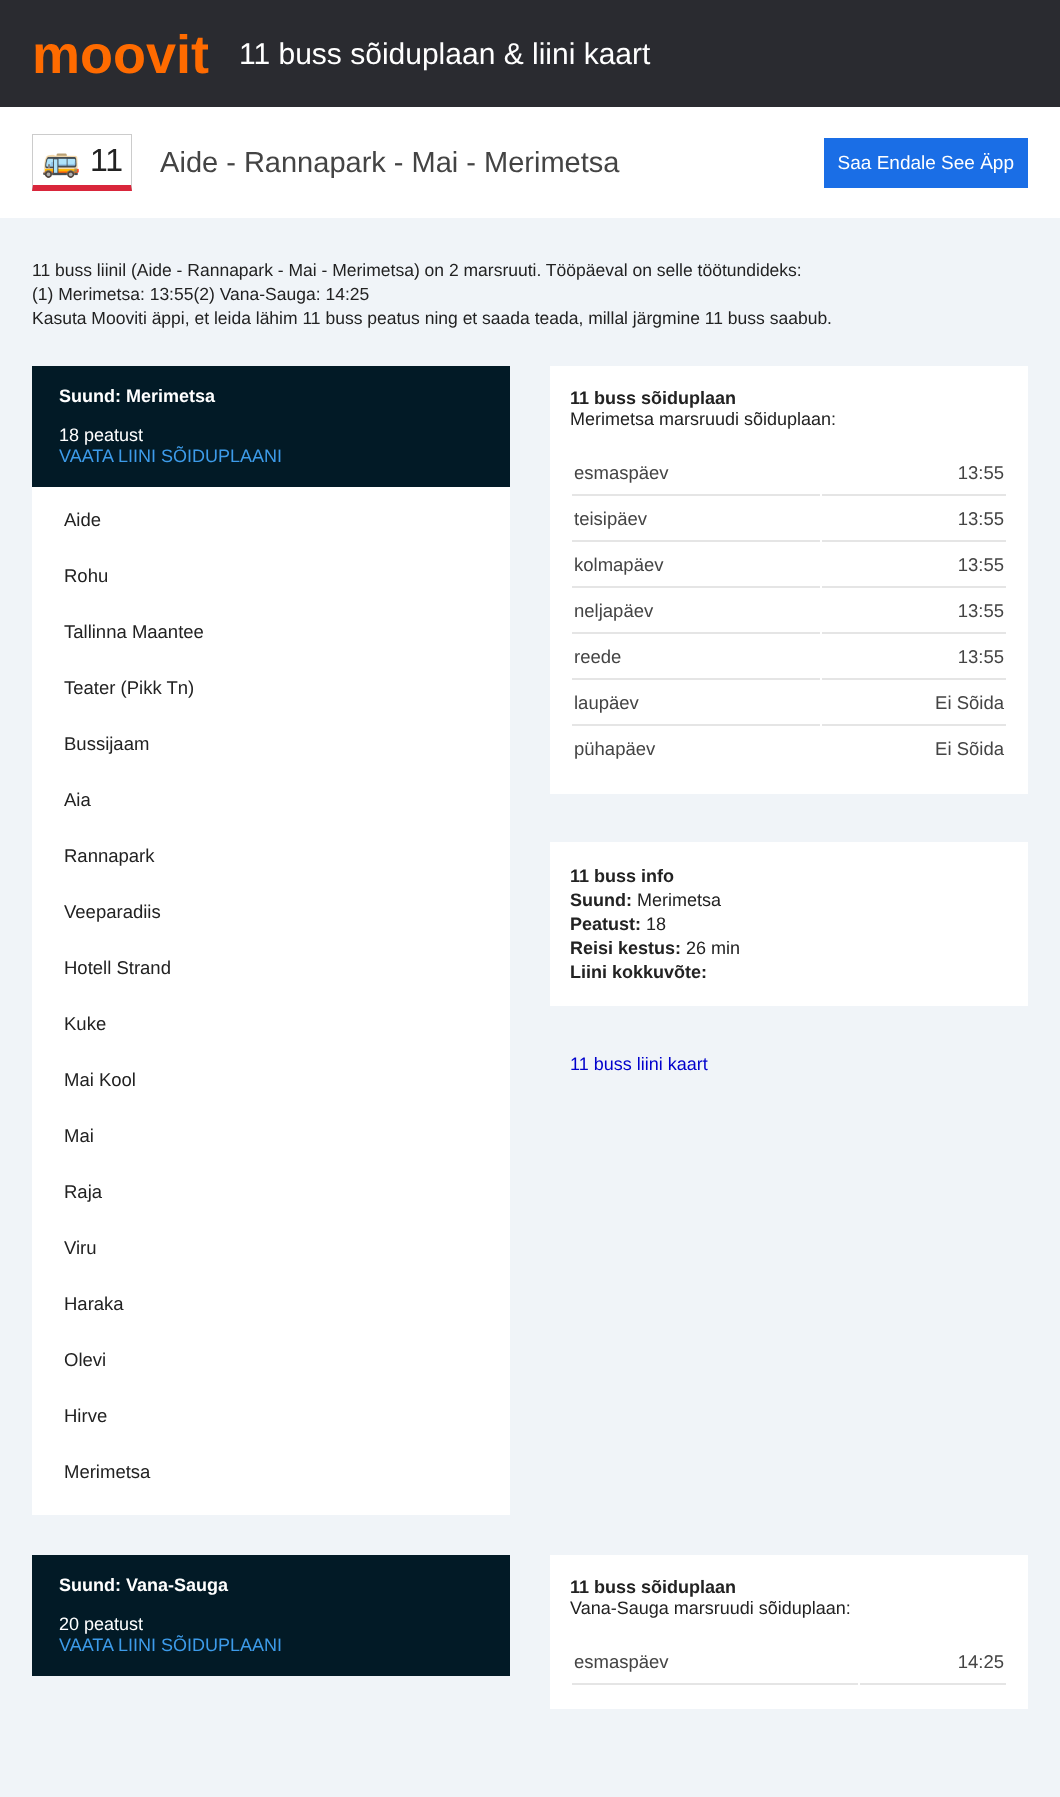moovit
11 buss sõiduplaan & liini kaart
🚌 11
Aide - Rannapark - Mai - Merimetsa
Saa Endale See Äpp
11 buss liinil (Aide - Rannapark - Mai - Merimetsa) on 2 marsruuti. Tööpäeval on selle töötundideks:
(1) Merimetsa: 13:55(2) Vana-Sauga: 14:25
Kasuta Mooviti äppi, et leida lähim 11 buss peatus ning et saada teada, millal järgmine 11 buss saabub.
Suund: Merimetsa
18 peatust
VAATA LIINI SÕIDUPLAANI
Aide
Rohu
Tallinna Maantee
Teater (Pikk Tn)
Bussijaam
Aia
Rannapark
Veeparadiis
Hotell Strand
Kuke
Mai Kool
Mai
Raja
Viru
Haraka
Olevi
Hirve
Merimetsa
11 buss sõiduplaan
Merimetsa marsruudi sõiduplaan:
| esmaspäev | 13:55 |
| teisipäev | 13:55 |
| kolmapäev | 13:55 |
| neljapäev | 13:55 |
| reede | 13:55 |
| laupäev | Ei Sõida |
| pühapäev | Ei Sõida |
11 buss info
Suund: Merimetsa
Peatust: 18
Reisi kestus: 26 min
Liini kokkuvõte:
11 buss liini kaart
Suund: Vana-Sauga
20 peatust
VAATA LIINI SÕIDUPLAANI
11 buss sõiduplaan
Vana-Sauga marsruudi sõiduplaan:
| esmaspäev | 14:25 |